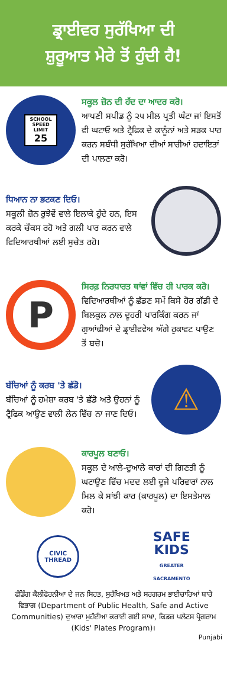ਡ੍ਰਾਈਵਰ ਸੁਰੱਖਿਆ ਦੀ
ਸ਼ੁਰੂਆਤ ਮੇਰੇ ਤੋਂ ਹੁੰਦੀ ਹੈ!
SCHOOL
SPEED LIMIT
25
ਸਕੂਲ ਜ਼ੋਨ ਦੀ ਹੱਦ ਦਾ ਆਦਰ ਕਰੋ।
ਆਪਣੀ ਸਪੀਡ ਨੂੰ ੨੫ ਮੀਲ ਪ੍ਰਤੀ ਘੰਟਾ ਜਾਂ ਇਸਤੋਂ ਵੀ ਘਟਾਓ ਅਤੇ ਟ੍ਰੈਫਿਕ ਦੇ ਕਾਨੂੰਨਾਂ ਅਤੇ ਸੜਕ ਪਾਰ ਕਰਨ ਸਬੰਧੀ ਸੁਰੱਖਿਆ ਦੀਆਂ ਸਾਰੀਆਂ ਹਦਾਇਤਾਂ ਦੀ ਪਾਲਣਾ ਕਰੋ।
ਧਿਆਨ ਨਾ ਭਟਕਣ ਦਿਓ।
ਸਕੂਲੀ ਜ਼ੋਨ ਰੁਝੇਵੇਂ ਵਾਲੇ ਇਲਾਕੇ ਹੁੰਦੇ ਹਨ, ਇਸ ਕਰਕੇ ਚੌਕਸ ਰਹੋ ਅਤੇ ਗਲੀ ਪਾਰ ਕਰਨ ਵਾਲੇ ਵਿਦਿਆਰਥੀਆਂ ਲਈ ਸੁਚੇਤ ਰਹੋ।
P
ਸਿਰਫ਼ ਨਿਰਧਾਰਤ ਥਾਂਵਾਂ ਵਿੱਚ ਹੀ ਪਾਰਕ ਕਰੋ।
ਵਿਦਿਆਰਥੀਆਂ ਨੂੰ ਛੱਡਣ ਸਮੇਂ ਕਿਸੇ ਹੋਰ ਗੱਡੀ ਦੇ ਬਿਲਕੁਲ ਨਾਲ ਦੂਹਰੀ ਪਾਰਕਿੰਗ ਕਰਨ ਜਾਂ ਗੁਆਂਢੀਆਂ ਦੇ ਡ੍ਰਾਈਵਵੇਅ ਅੱਗੇ ਰੁਕਾਵਟ ਪਾਉਣ ਤੋਂ ਬਚੋ।
ਬੱਚਿਆਂ ਨੂੰ ਕਰਬ 'ਤੇ ਛੱਡੋ।
ਬੱਚਿਆਂ ਨੂੰ ਹਮੇਸ਼ਾ ਕਰਬ 'ਤੇ ਛੱਡੋ ਅਤੇ ਉਹਨਾਂ ਨੂੰ ਟ੍ਰੈਫਿਕ ਆਉਣ ਵਾਲੀ ਲੇਨ ਵਿੱਚ ਨਾ ਜਾਣ ਦਿਓ।
⚠
ਕਾਰਪੂਲ ਬਣਾਓ।
ਸਕੂਲ ਦੇ ਆਲੇ-ਦੁਆਲੇ ਕਾਰਾਂ ਦੀ ਗਿਣਤੀ ਨੂੰ ਘਟਾਉਣ ਵਿੱਚ ਮਦਦ ਲਈ ਦੂਜੇ ਪਰਿਵਾਰਾਂ ਨਾਲ ਮਿਲ ਕੇ ਸਾਂਝੀ ਕਾਰ (ਕਾਰਪੂਲ) ਦਾ ਇਸਤੇਮਾਲ ਕਰੋ।
CIVIC
THREAD
SAFE
KIDS
GREATER
SACRAMENTO
ਫੰਡਿੰਗ ਕੈਲੀਫੋਰਨੀਆ ਦੇ ਜਨ ਸਿਹਤ, ਸੁਰੱਖਿਅਤ ਅਤੇ ਸਰਗਰਮ ਭਾਈਚਾਰਿਆਂ ਬਾਰੇ ਵਿਭਾਗ (Department of Public Health, Safe and Active Communities) ਦੁਆਰਾ ਮੁਹੱਈਆ ਕਰਾਈ ਗਈ ਸ਼ਾਖਾ, ਕਿਡਜ਼ ਪਲੇਟਸ ਪ੍ਰੋਗਰਾਮ (Kids' Plates Program)।
Punjabi